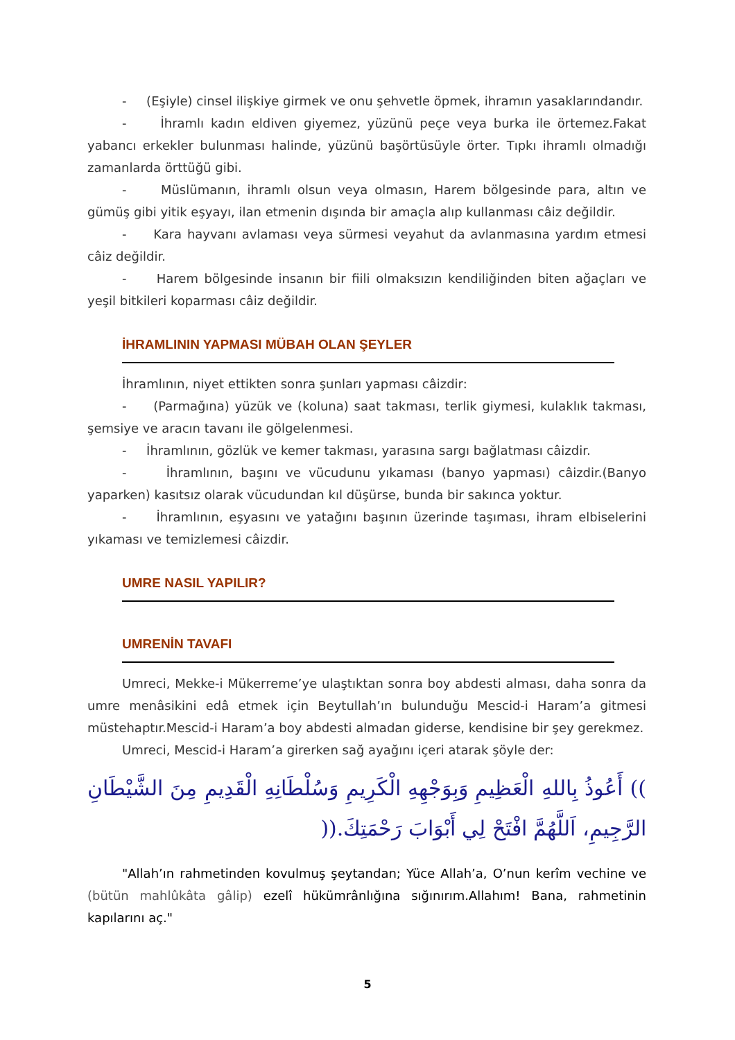- (Eşiyle) cinsel ilişkiye girmek ve onu şehvetle öpmek, ihramın yasaklarındandır.
- İhramlı kadın eldiven giyemez, yüzünü peçe veya burka ile örtemez.Fakat yabancı erkekler bulunması halinde, yüzünü başörtüsüyle örter. Tıpkı ihramlı olmadığı zamanlarda örttüğü gibi.
- Müslümanın, ihramlı olsun veya olmasın, Harem bölgesinde para, altın ve gümüş gibi yitik eşyayı, ilan etmenin dışında bir amaçla alıp kullanması câiz değildir.
- Kara hayvanı avlaması veya sürmesi veyahut da avlanmasına yardım etmesi câiz değildir.
- Harem bölgesinde insanın bir fiili olmaksızın kendiliğinden biten ağaçları ve yeşil bitkileri koparması câiz değildir.
İHRAMLININ YAPMASI MÜBAH OLAN ŞEYLER
İhramlının, niyet ettikten sonra şunları yapması câizdir:
- (Parmağına) yüzük ve (koluna) saat takması, terlik giymesi, kulaklık takması, şemsiye ve aracın tavanı ile gölgelenmesi.
- İhramlının, gözlük ve kemer takması, yarasına sargı bağlatması câizdir.
- İhramlının, başını ve vücudunu yıkaması (banyo yapması) câizdir.(Banyo yaparken) kasıtsız olarak vücudundan kıl düşürse, bunda bir sakınca yoktur.
- İhramlının, eşyasını ve yatağını başının üzerinde taşıması, ihram elbiselerini yıkaması ve temizlemesi câizdir.
UMRE NASIL YAPILIR?
UMRENİN TAVAFI
Umreci, Mekke-i Mükerreme’ye ulaştıktan sonra boy abdesti alması, daha sonra da umre menâsikini edâ etmek için Beytullah’ın bulunduğu Mescid-i Haram’a gitmesi müstehaptır.Mescid-i Haram’a boy abdesti almadan giderse, kendisine bir şey gerekmez.
Umreci, Mescid-i Haram’a girerken sağ ayağını içeri atarak şöyle der:
)) أَعُوذُ بِاللهِ الْعَظِيمِ وَبِوَجْهِهِ الْكَرِيمِ وَسُلْطَانِهِ الْقَدِيمِ مِنَ الشَّيْطَانِ الرَّجِيمِ، اَللَّهُمَّ افْتَحْ لِي أَبْوَابَ رَحْمَتِكَ.((
"Allah’ın rahmetinden kovulmuş şeytandan; Yüce Allah’a, O’nun kerîm vechine ve (bütün mahlûkâta gâlip) ezelî hükümrânlığına sığınırım.Allahım! Bana, rahmetinin kapılarını aç."
5